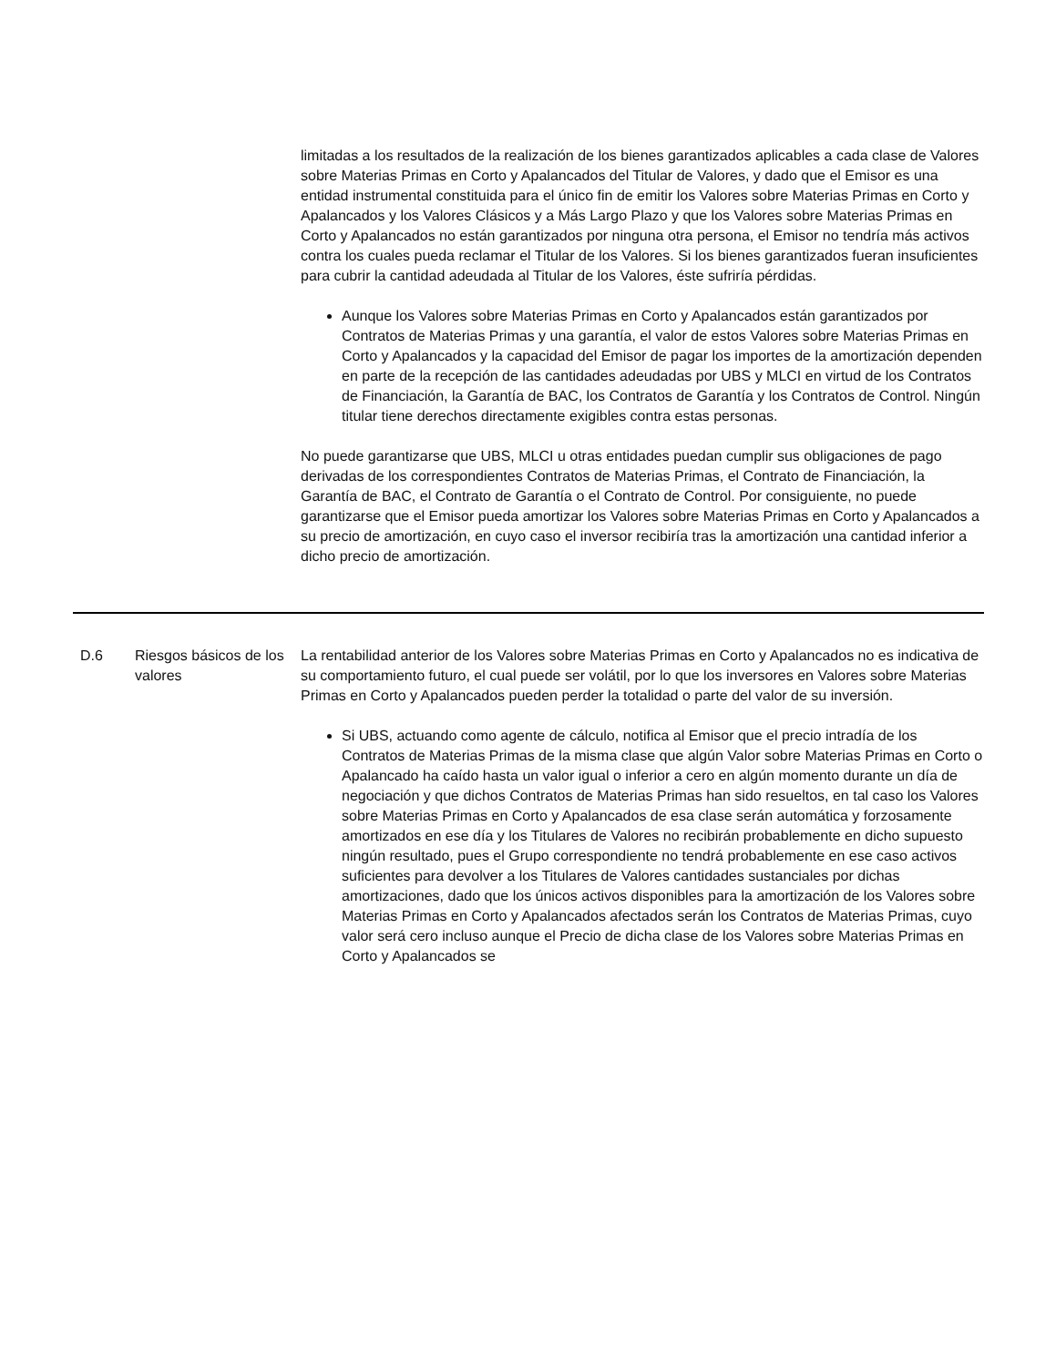| | | limitadas a los resultados de la realización de los bienes garantizados aplicables a cada clase de Valores sobre Materias Primas en Corto y Apalancados del Titular de Valores, y dado que el Emisor es una entidad instrumental constituida para el único fin de emitir los Valores sobre Materias Primas en Corto y Apalancados y los Valores Clásicos y a Más Largo Plazo y que los Valores sobre Materias Primas en Corto y Apalancados no están garantizados por ninguna otra persona, el Emisor no tendría más activos contra los cuales pueda reclamar el Titular de los Valores. Si los bienes garantizados fueran insuficientes para cubrir la cantidad adeudada al Titular de los Valores, éste sufriría pérdidas. Aunque los Valores sobre Materias Primas en Corto y Apalancados están garantizados por Contratos de Materias Primas y una garantía, el valor de estos Valores sobre Materias Primas en Corto y Apalancados y la capacidad del Emisor de pagar los importes de la amortización dependen en parte de la recepción de las cantidades adeudadas por UBS y MLCI en virtud de los Contratos de Financiación, la Garantía de BAC, los Contratos de Garantía y los Contratos de Control. Ningún titular tiene derechos directamente exigibles contra estas personas. No puede garantizarse que UBS, MLCI u otras entidades puedan cumplir sus obligaciones de pago derivadas de los correspondientes Contratos de Materias Primas, el Contrato de Financiación, la Garantía de BAC, el Contrato de Garantía o el Contrato de Control. Por consiguiente, no puede garantizarse que el Emisor pueda amortizar los Valores sobre Materias Primas en Corto y Apalancados a su precio de amortización, en cuyo caso el inversor recibiría tras la amortización una cantidad inferior a dicho precio de amortización. |
| D.6 | Riesgos básicos de los valores | La rentabilidad anterior de los Valores sobre Materias Primas en Corto y Apalancados no es indicativa de su comportamiento futuro, el cual puede ser volátil, por lo que los inversores en Valores sobre Materias Primas en Corto y Apalancados pueden perder la totalidad o parte del valor de su inversión. Si UBS, actuando como agente de cálculo, notifica al Emisor que el precio intradía de los Contratos de Materias Primas de la misma clase que algún Valor sobre Materias Primas en Corto o Apalancado ha caído hasta un valor igual o inferior a cero en algún momento durante un día de negociación y que dichos Contratos de Materias Primas han sido resueltos, en tal caso los Valores sobre Materias Primas en Corto y Apalancados de esa clase serán automática y forzosamente amortizados en ese día y los Titulares de Valores no recibirán probablemente en dicho supuesto ningún resultado, pues el Grupo correspondiente no tendrá probablemente en ese caso activos suficientes para devolver a los Titulares de Valores cantidades sustanciales por dichas amortizaciones, dado que los únicos activos disponibles para la amortización de los Valores sobre Materias Primas en Corto y Apalancados afectados serán los Contratos de Materias Primas, cuyo valor será cero incluso aunque el Precio de dicha clase de los Valores sobre Materias Primas en Corto y Apalancados se |